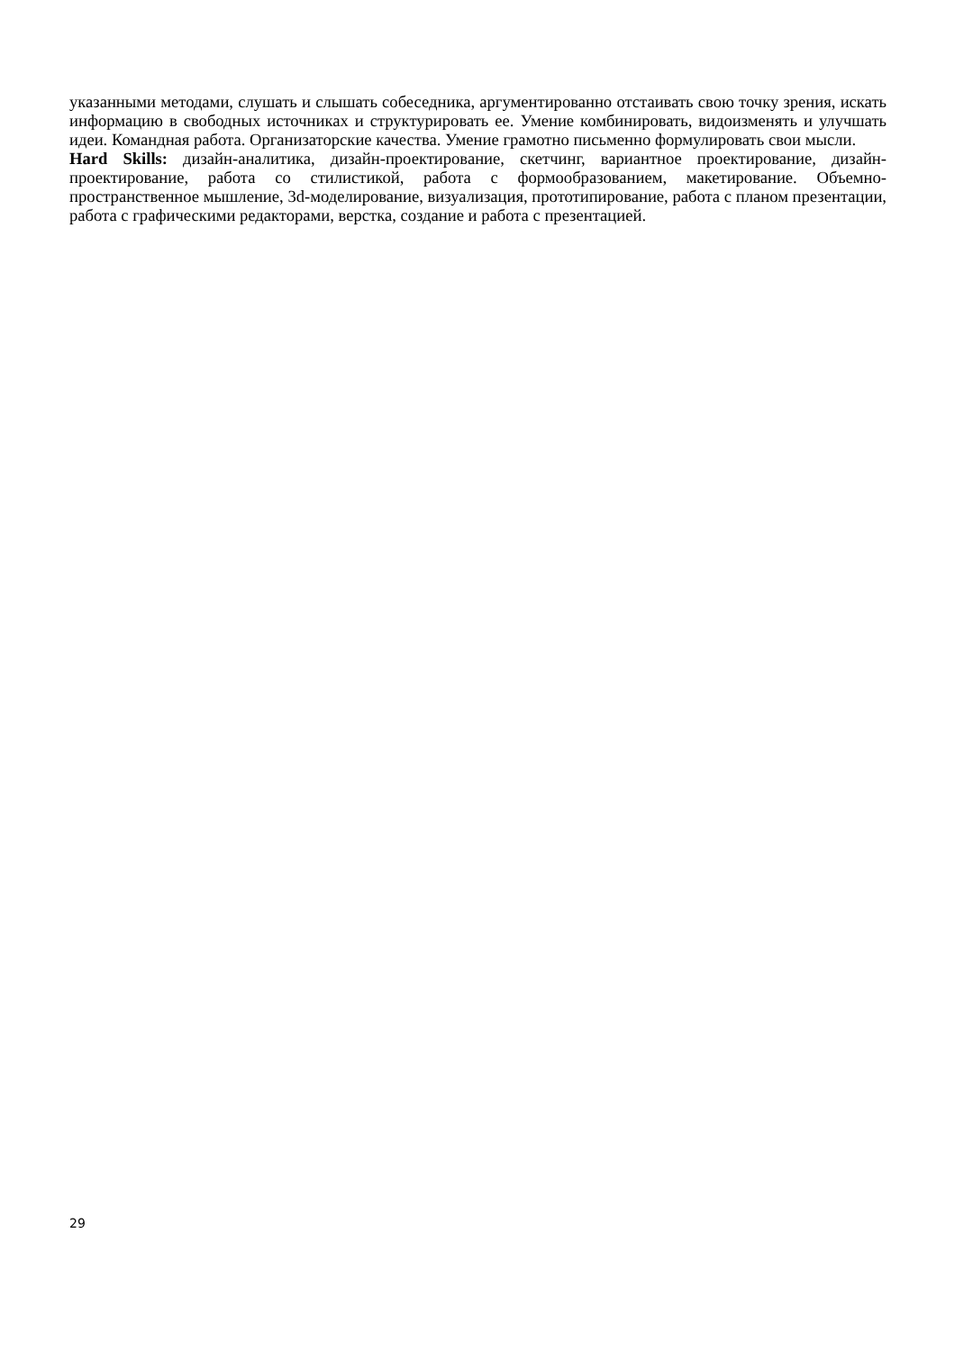указанными методами, слушать и слышать собеседника, аргументированно отстаивать свою точку зрения, искать информацию в свободных источниках и структурировать ее. Умение комбинировать, видоизменять и улучшать идеи. Командная работа. Организаторские качества. Умение грамотно письменно формулировать свои мысли.
Hard Skills: дизайн-аналитика, дизайн-проектирование, скетчинг, вариантное проектирование, дизайн-проектирование, работа со стилистикой, работа с формообразованием, макетирование. Объемно-пространственное мышление, 3d-моделирование, визуализация, прототипирование, работа с планом презентации, работа с графическими редакторами, верстка, создание и работа с презентацией.
29